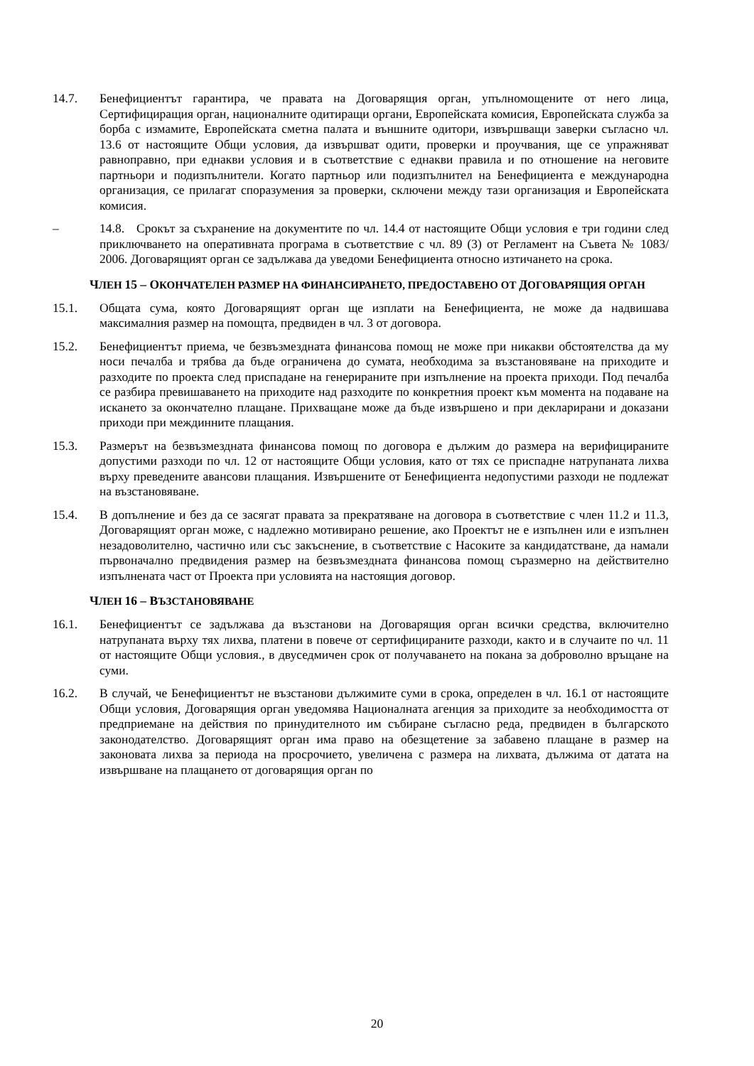14.7. Бенефициентът гарантира, че правата на Договарящия орган, упълномощените от него лица, Сертифициращия орган, националните одитиращи органи, Европейската комисия, Европейската служба за борба с измамите, Европейската сметна палата и външните одитори, извършващи заверки съгласно чл. 13.6 от настоящите Общи условия, да извършват одити, проверки и проучвания, ще се упражняват равноправно, при еднакви условия и в съответствие с еднакви правила и по отношение на неговите партньори и подизпълнители. Когато партньор или подизпълнител на Бенефициента е международна организация, се прилагат споразумения за проверки, сключени между тази организация и Европейската комисия.
– 14.8. Срокът за съхранение на документите по чл. 14.4 от настоящите Общи условия е три години след приключването на оперативната програма в съответствие с чл. 89 (3) от Регламент на Съвета № 1083/ 2006. Договарящият орган се задължава да уведоми Бенефициента относно изтичането на срока.
ЧЛЕН 15 – ОКОНЧАТЕЛЕН РАЗМЕР НА ФИНАНСИРАНЕТО, ПРЕДОСТАВЕНО ОТ ДОГОВАРЯЩИЯ ОРГАН
15.1. Общата сума, която Договарящият орган ще изплати на Бенефициента, не може да надвишава максималния размер на помощта, предвиден в чл. 3 от договора.
15.2. Бенефициентът приема, че безвъзмездната финансова помощ не може при никакви обстоятелства да му носи печалба и трябва да бъде ограничена до сумата, необходима за възстановяване на приходите и разходите по проекта след приспадане на генерираните при изпълнение на проекта приходи. Под печалба се разбира превишаването на приходите над разходите по конкретния проект към момента на подаване на искането за окончателно плащане. Прихващане може да бъде извършено и при декларирани и доказани приходи при междинните плащания.
15.3. Размерът на безвъзмездната финансова помощ по договора е дължим до размера на верифицираните допустими разходи по чл. 12 от настоящите Общи условия, като от тях се приспадне натрупаната лихва върху преведените авансови плащания. Извършените от Бенефициента недопустими разходи не подлежат на възстановяване.
15.4. В допълнение и без да се засягат правата за прекратяване на договора в съответствие с член 11.2 и 11.3, Договарящият орган може, с надлежно мотивирано решение, ако Проектът не е изпълнен или е изпълнен незадоволително, частично или със закъснение, в съответствие с Насоките за кандидатстване, да намали първоначално предвидения размер на безвъзмездната финансова помощ съразмерно на действително изпълнената част от Проекта при условията на настоящия договор.
ЧЛЕН 16 – ВЪЗСТАНОВЯВАНЕ
16.1. Бенефициентът се задължава да възстанови на Договарящия орган всички средства, включително натрупаната върху тях лихва, платени в повече от сертифицираните разходи, както и в случаите по чл. 11 от настоящите Общи условия., в двуседмичен срок от получаването на покана за доброволно връщане на суми.
16.2. В случай, че Бенефициентът не възстанови дължимите суми в срока, определен в чл. 16.1 от настоящите Общи условия, Договарящия орган уведомява Националната агенция за приходите за необходимостта от предприемане на действия по принудителното им събиране съгласно реда, предвиден в българското законодателство. Договарящият орган има право на обезщетение за забавено плащане в размер на законовата лихва за периода на просрочието, увеличена с размера на лихвата, дължима от датата на извършване на плащането от договарящия орган по
20